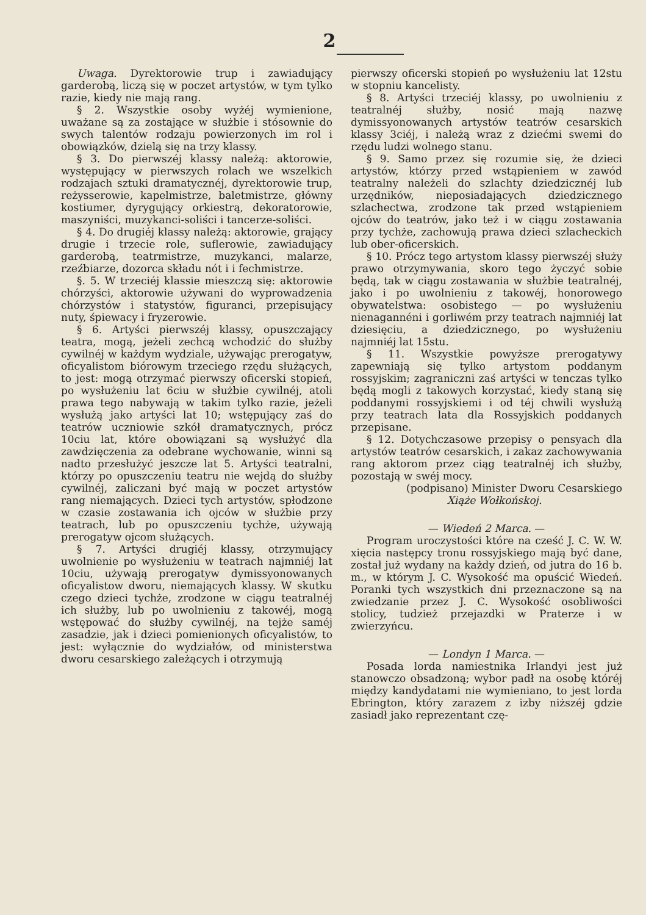2
Uwaga. Dyrektorowie trup i zawiadujący garderobą, liczą się w poczet artystów, w tym tylko razie, kiedy nie mają rang.
§ 2. Wszystkie osoby wyżéj wymienione, uważane są za zostające w służbie i stósownie do swych talentów rodzaju powierzonych im rol i obowiązków, dzielą się na trzy klassy.
§ 3. Do pierwszéj klassy należą: aktorowie, występujący w pierwszych rolach we wszelkich rodzajach sztuki dramatycznéj, dyrektorowie trup, reżysserowie, kapelmistrze, baletmistrze, główny kostiumer, dyrygujący orkiestrą, dekoratorowie, maszyniści, muzykanci-soliści i tancerze-soliści.
§ 4. Do drugiéj klassy należą: aktorowie, grający drugie i trzecie role, suflerowie, zawiadujący garderobą, teatrmistrze, muzykanci, malarze, rzeźbiarze, dozorca składu nót i i fechmistrze.
§. 5. W trzeciéj klassie mieszczą się: aktorowie chórzyści, aktorowie używani do wyprowadzenia chórzystów i statystów, figuranci, przepisujący nuty, śpiewacy i fryzerowie.
§ 6. Artyści pierwszéj klassy, opuszczający teatra, mogą, jeżeli zechcą wchodzić do służby cywilnéj w każdym wydziale, używając prerogatyw, oficyalistom biórowym trzeciego rzędu służących, to jest: mogą otrzymać pierwszy oficerski stopień, po wysłużeniu lat 6ciu w służbie cywilnéj, atoli prawa tego nabywają w takim tylko razie, jeżeli wysłużą jako artyści lat 10; wstępujący zaś do teatrów uczniowie szkół dramatycznych, prócz 10ciu lat, które obowiązani są wysłużyć dla zawdzięczenia za odebrane wychowanie, winni są nadto przesłużyć jeszcze lat 5. Artyści teatralni, którzy po opuszczeniu teatru nie wejdą do służby cywilnéj, zaliczani być mają w poczet artystów rang niemających. Dzieci tych artystów, spłodzone w czasie zostawania ich ojców w służbie przy teatrach, lub po opuszczeniu tychże, używają prerogatyw ojcom służących.
§ 7. Artyści drugiéj klassy, otrzymujący uwolnienie po wysłużeniu w teatrach najmniéj lat 10ciu, używają prerogatyw dymissyonowanych oficyalistow dworu, niemających klassy. W skutku czego dzieci tychże, zrodzone w ciągu teatralnéj ich służby, lub po uwolnieniu z takowéj, mogą wstępować do służby cywilnéj, na tejże saméj zasadzie, jak i dzieci pomienionych oficyalistów, to jest: wyłącznie do wydziałów, od ministerstwa dworu cesarskiego zależących i otrzymują
pierwszy oficerski stopień po wysłużeniu lat 12stu w stopniu kancelisty.
§ 8. Artyści trzeciéj klassy, po uwolnieniu z teatralnéj służby, nosić mają nazwę dymissyonowanych artystów teatrów cesarskich klassy 3ciéj, i należą wraz z dziećmi swemi do rzędu ludzi wolnego stanu.
§ 9. Samo przez się rozumie się, że dzieci artystów, którzy przed wstąpieniem w zawód teatralny należeli do szlachty dziedzicznéj lub urzędników, nieposiadających dziedzicznego szlachectwa, zrodzone tak przed wstąpieniem ojców do teatrów, jako też i w ciągu zostawania przy tychże, zachowują prawa dzieci szlacheckich lub ober-oficerskich.
§ 10. Prócz tego artystom klassy pierwszéj służy prawo otrzymywania, skoro tego życzyć sobie będą, tak w ciągu zostawania w służbie teatralnéj, jako i po uwolnieniu z takowéj, honorowego obywatelstwa: osobistego — po wysłużeniu nienagannéni i gorliwém przy teatrach najmniéj lat dziesięciu, a dziedzicznego, po wysłużeniu najmniéj lat 15stu.
§ 11. Wszystkie powyższe prerogatywy zapewniają się tylko artystom poddanym rossyjskim; zagraniczni zaś artyści w tenczas tylko będą mogli z takowych korzystać, kiedy staną się poddanymi rossyjskiemi i od téj chwili wysłużą przy teatrach lata dla Rossyjskich poddanych przepisane.
§ 12. Dotychczasowe przepisy o pensyach dla artystów teatrów cesarskich, i zakaz zachowywania rang aktorom przez ciąg teatralnéj ich służby, pozostają w swéj mocy.
(podpisano) Minister Dworu Cesarskiego
Xiąże Wołkońskoj.
— Wiedeń 2 Marca. —
Program uroczystości które na cześć J. C. W. W. xięcia następcy tronu rossyjskiego mają być dane, został już wydany na każdy dzień, od jutra do 16 b. m., w którym J. C. Wysokość ma opuścić Wiedeń. Poranki tych wszystkich dni przeznaczone są na zwiedzanie przez J. C. Wysokość osobliwości stolicy, tudzież przejazdki w Praterze i w zwierzyńcu.
— Londyn 1 Marca. —
Posada lorda namiestnika Irlandyi jest już stanowczo obsadzoną; wybor padł na osobę któréj między kandydatami nie wymieniano, to jest lorda Ebrington, który zarazem z izby niższéj gdzie zasiadł jako reprezentant czę-